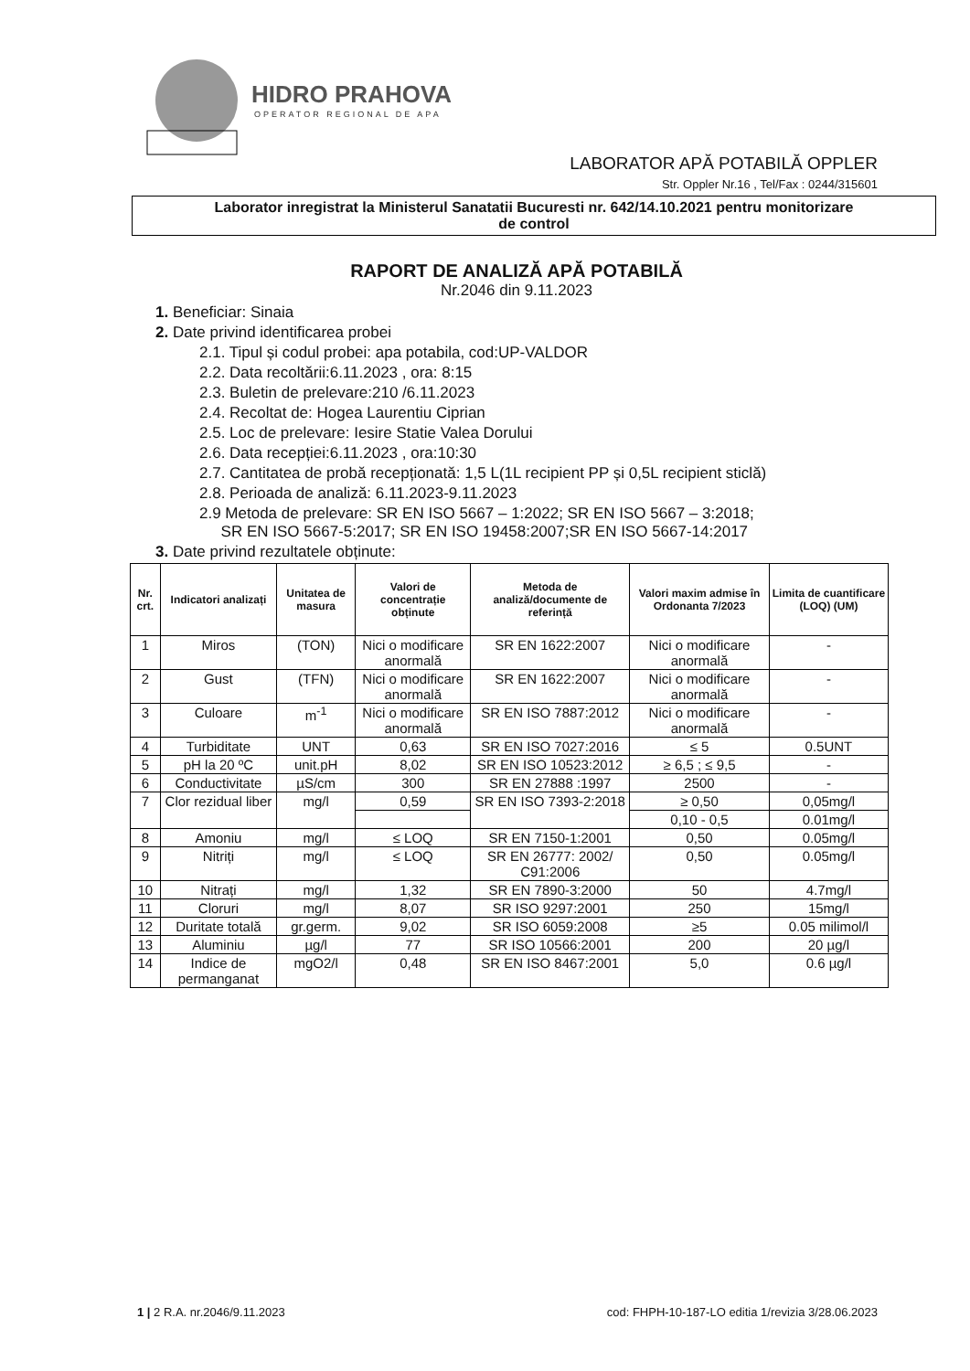HIDRO PRAHOVA
OPERATOR REGIONAL DE APA
LABORATOR APĂ POTABILĂ OPPLER
Str. Oppler Nr.16 , Tel/Fax : 0244/315601
Laborator inregistrat la Ministerul Sanatatii Bucuresti nr. 642/14.10.2021 pentru monitorizare
de control
RAPORT DE ANALIZĂ APĂ POTABILĂ
Nr.2046 din 9.11.2023
1. Beneficiar: Sinaia
2. Date privind identificarea probei
2.1. Tipul și codul probei: apa potabila, cod:UP-VALDOR
2.2. Data recoltării:6.11.2023 , ora: 8:15
2.3. Buletin de prelevare:210 /6.11.2023
2.4. Recoltat de: Hogea Laurentiu Ciprian
2.5. Loc de prelevare: Iesire Statie Valea Dorului
2.6. Data recepției:6.11.2023 , ora:10:30
2.7. Cantitatea de probă recepționată: 1,5 L(1L recipient PP și 0,5L recipient sticlă)
2.8. Perioada de analiză: 6.11.2023-9.11.2023
2.9 Metoda de prelevare: SR EN ISO 5667 – 1:2022; SR EN ISO 5667 – 3:2018;
SR EN ISO 5667-5:2017; SR EN ISO 19458:2007;SR EN ISO 5667-14:2017
3. Date privind rezultatele obținute:
| Nr. crt. | Indicatori analizați | Unitatea de masura | Valori de concentrație obținute | Metoda de analiză/documente de referință | Valori maxim admise în Ordonanta 7/2023 | Limita de cuantificare (LOQ) (UM) |
| --- | --- | --- | --- | --- | --- | --- |
| 1 | Miros | (TON) | Nici o modificare anormală | SR EN 1622:2007 | Nici o modificare anormală | - |
| 2 | Gust | (TFN) | Nici o modificare anormală | SR EN 1622:2007 | Nici o modificare anormală | - |
| 3 | Culoare | m<sup>-1</sup> | Nici o modificare anormală | SR EN ISO 7887:2012 | Nici o modificare anormală | - |
| 4 | Turbiditate | UNT | 0,63 | SR EN ISO 7027:2016 | ≤ 5 | 0.5UNT |
| 5 | pH la 20 ºC | unit.pH | 8,02 | SR EN ISO 10523:2012 | ≥ 6,5 ; ≤ 9,5 | - |
| 6 | Conductivitate | µS/cm | 300 | SR EN 27888 :1997 | 2500 | - |
| 7 | Clor rezidual liber | mg/l | 0,59 | SR EN ISO 7393-2:2018 | ≥ 0,50 | 0,05mg/l |
| | | | | | 0,10 - 0,5 | 0.01mg/l |
| 8 | Amoniu | mg/l | ≤ LOQ | SR EN 7150-1:2001 | 0,50 | 0.05mg/l |
| 9 | Nitriți | mg/l | ≤ LOQ | SR EN 26777: 2002/ C91:2006 | 0,50 | 0.05mg/l |
| 10 | Nitrați | mg/l | 1,32 | SR EN 7890-3:2000 | 50 | 4.7mg/l |
| 11 | Cloruri | mg/l | 8,07 | SR ISO 9297:2001 | 250 | 15mg/l |
| 12 | Duritate totală | gr.germ. | 9,02 | SR ISO 6059:2008 | ≥5 | 0.05 milimol/l |
| 13 | Aluminiu | µg/l | 77 | SR ISO 10566:2001 | 200 | 20 µg/l |
| 14 | Indice de permanganat | mgO2/l | 0,48 | SR EN ISO 8467:2001 | 5,0 | 0.6 µg/l |
1 | 2 R.A. nr.2046/9.11.2023 cod: FHPH-10-187-LO editia 1/revizia 3/28.06.2023